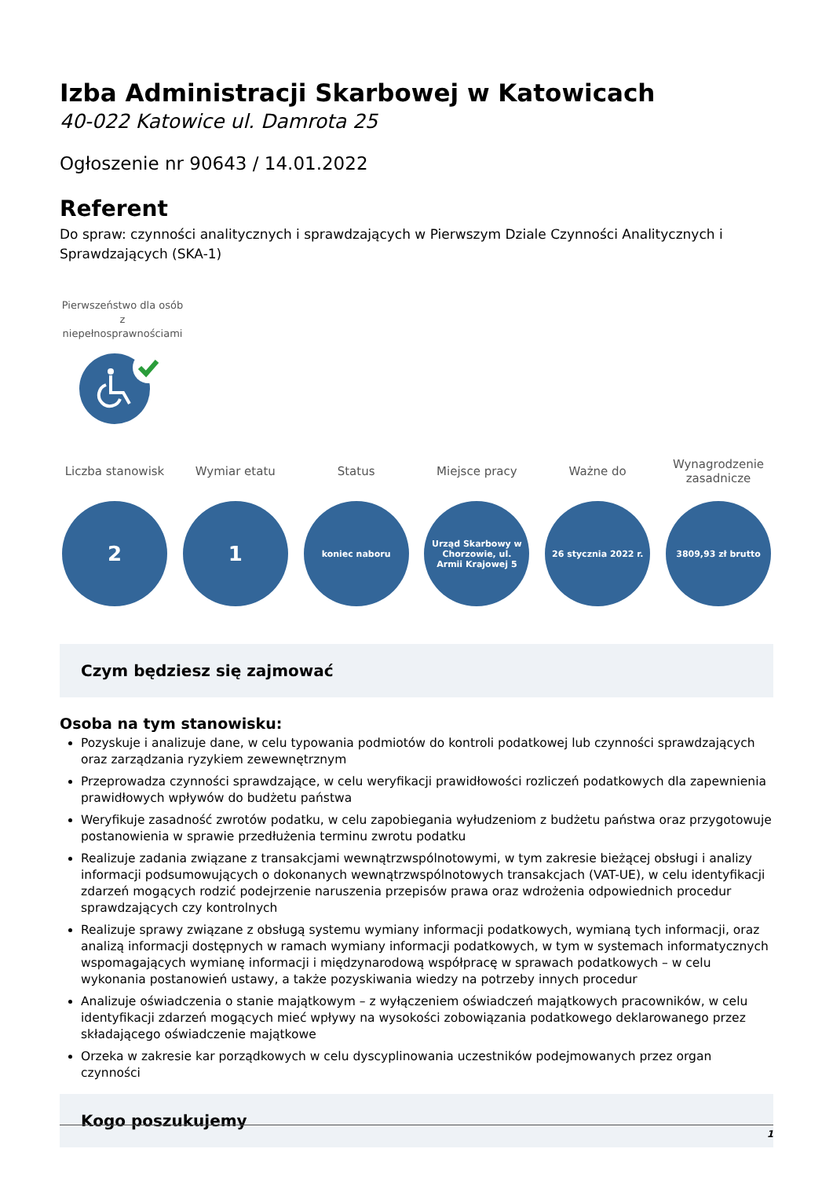Izba Administracji Skarbowej w Katowicach
40-022 Katowice ul. Damrota 25
Ogłoszenie nr 90643 / 14.01.2022
Referent
Do spraw: czynności analitycznych i sprawdzających w Pierwszym Dziale Czynności Analitycznych i Sprawdzających (SKA-1)
Pierwszeństwo dla osób z niepełnosprawnościami
Liczba stanowisk
2
Wymiar etatu
1
Status
koniec naboru
Miejsce pracy
Urząd Skarbowy w Chorzowie, ul. Armii Krajowej 5
Ważne do
26 stycznia 2022 r.
Wynagrodzenie zasadnicze
3809,93 zł brutto
Czym będziesz się zajmować
Osoba na tym stanowisku:
Pozyskuje i analizuje dane, w celu typowania podmiotów do kontroli podatkowej lub czynności sprawdzających oraz zarządzania ryzykiem zewewnętrznym
Przeprowadza czynności sprawdzające, w celu weryfikacji prawidłowości rozliczeń podatkowych dla zapewnienia prawidłowych wpływów do budżetu państwa
Weryfikuje zasadność zwrotów podatku, w celu zapobiegania wyłudzeniom z budżetu państwa oraz przygotowuje postanowienia w sprawie przedłużenia terminu zwrotu podatku
Realizuje zadania związane z transakcjami wewnątrzwspólnotowymi, w tym zakresie bieżącej obsługi i analizy informacji podsumowujących o dokonanych wewnątrzwspólnotowych transakcjach (VAT-UE), w celu identyfikacji zdarzeń mogących rodzić podejrzenie naruszenia przepisów prawa oraz wdrożenia odpowiednich procedur sprawdzających czy kontrolnych
Realizuje sprawy związane z obsługą systemu wymiany informacji podatkowych, wymianą tych informacji, oraz analizą informacji dostępnych w ramach wymiany informacji podatkowych, w tym w systemach informatycznych wspomagających wymianę informacji i międzynarodową współpracę w sprawach podatkowych – w celu wykonania postanowień ustawy, a także pozyskiwania wiedzy na potrzeby innych procedur
Analizuje oświadczenia o stanie majątkowym – z wyłączeniem oświadczeń majątkowych pracowników, w celu identyfikacji zdarzeń mogących mieć wpływy na wysokości zobowiązania podatkowego deklarowanego przez składającego oświadczenie majątkowe
Orzeka w zakresie kar porządkowych w celu dyscyplinowania uczestników podejmowanych przez organ czynności
Kogo poszukujemy
1